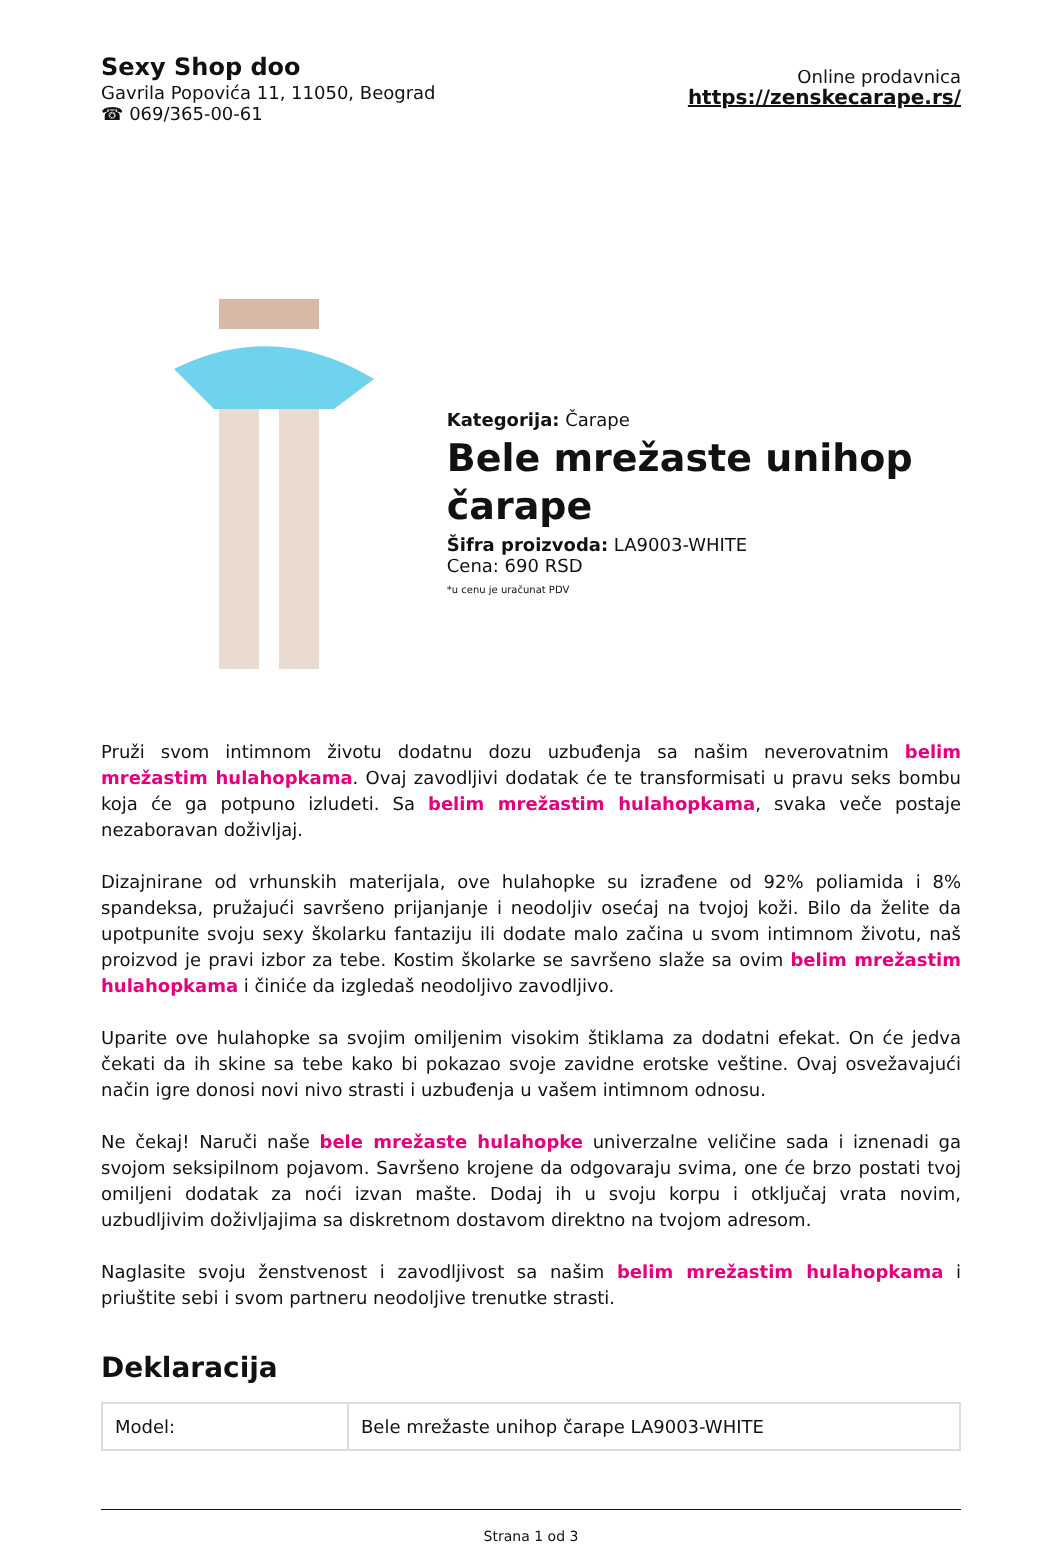Sexy Shop doo
Gavrila Popovića 11, 11050, Beograd
☎ 069/365-00-61
Online prodavnica
https://zenskecarape.rs/
Kategorija: Čarape
Bele mrežaste unihop čarape
Šifra proizvoda: LA9003-WHITE
Cena: 690 RSD
*u cenu je uračunat PDV
Pruži svom intimnom životu dodatnu dozu uzbuđenja sa našim neverovatnim belim mrežastim hulahopkama. Ovaj zavodljivi dodatak će te transformisati u pravu seks bombu koja će ga potpuno izludeti. Sa belim mrežastim hulahopkama, svaka veče postaje nezaboravan doživljaj.
Dizajnirane od vrhunskih materijala, ove hulahopke su izrađene od 92% poliamida i 8% spandeksa, pružajući savršeno prijanjanje i neodoljiv osećaj na tvojoj koži. Bilo da želite da upotpunite svoju sexy školarku fantaziju ili dodate malo začina u svom intimnom životu, naš proizvod je pravi izbor za tebe. Kostim školarke se savršeno slaže sa ovim belim mrežastim hulahopkama i činiće da izgledaš neodoljivo zavodljivo.
Uparite ove hulahopke sa svojim omiljenim visokim štiklama za dodatni efekat. On će jedva čekati da ih skine sa tebe kako bi pokazao svoje zavidne erotske veštine. Ovaj osvežavajući način igre donosi novi nivo strasti i uzbuđenja u vašem intimnom odnosu.
Ne čekaj! Naruči naše bele mrežaste hulahopke univerzalne veličine sada i iznenadi ga svojom seksipilnom pojavom. Savršeno krojene da odgovaraju svima, one će brzo postati tvoj omiljeni dodatak za noći izvan mašte. Dodaj ih u svoju korpu i otključaj vrata novim, uzbudljivim doživljajima sa diskretnom dostavom direktno na tvojom adresom.
Naglasite svoju ženstvenost i zavodljivost sa našim belim mrežastim hulahopkama i priuštite sebi i svom partneru neodoljive trenutke strasti.
Deklaracija
| Model: | Bele mrežaste unihop čarape LA9003-WHITE |
Strana 1 od 3